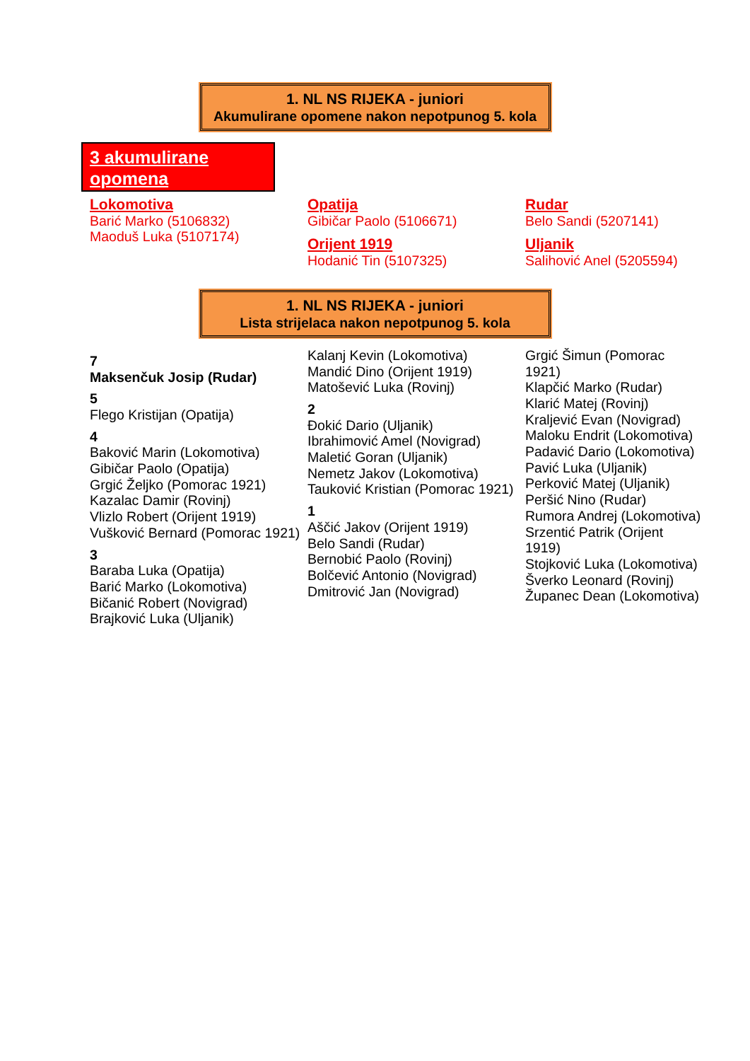1. NL NS RIJEKA - juniori
Akumulirane opomene nakon nepotpunog 5. kola
3 akumulirane opomena
Lokomotiva
Barić Marko (5106832)
Maoduš Luka (5107174)
Opatija
Gibičar Paolo (5106671)
Orijent 1919
Hodanić Tin (5107325)
Rudar
Belo Sandi (5207141)
Uljanik
Salihović Anel (5205594)
1. NL NS RIJEKA - juniori
Lista strijelaca nakon nepotpunog 5. kola
7
Maksenčuk Josip (Rudar)
5
Flego Kristijan (Opatija)
4
Baković Marin (Lokomotiva)
Gibičar Paolo (Opatija)
Grgić Željko (Pomorac 1921)
Kazalac Damir (Rovinj)
Vlizlo Robert (Orijent 1919)
Vušković Bernard (Pomorac 1921)
3
Baraba Luka (Opatija)
Barić Marko (Lokomotiva)
Bičanić Robert (Novigrad)
Brajković Luka (Uljanik)
Kalanj Kevin (Lokomotiva)
Mandić Dino (Orijent 1919)
Matošević Luka (Rovinj)
2
Đokić Dario (Uljanik)
Ibrahimović Amel (Novigrad)
Maletić Goran (Uljanik)
Nemetz Jakov (Lokomotiva)
Tauković Kristian (Pomorac 1921)
1
Aščić Jakov (Orijent 1919)
Belo Sandi (Rudar)
Bernobić Paolo (Rovinj)
Bolčević Antonio (Novigrad)
Dmitrović Jan (Novigrad)
Grgić Šimun (Pomorac 1921)
Klapčić Marko (Rudar)
Klarić Matej (Rovinj)
Kraljević Evan (Novigrad)
Maloku Endrit (Lokomotiva)
Padavić Dario (Lokomotiva)
Pavić Luka (Uljanik)
Perković Matej (Uljanik)
Peršić Nino (Rudar)
Rumora Andrej (Lokomotiva)
Srzentić Patrik (Orijent 1919)
Stojković Luka (Lokomotiva)
Šverko Leonard (Rovinj)
Županec Dean (Lokomotiva)